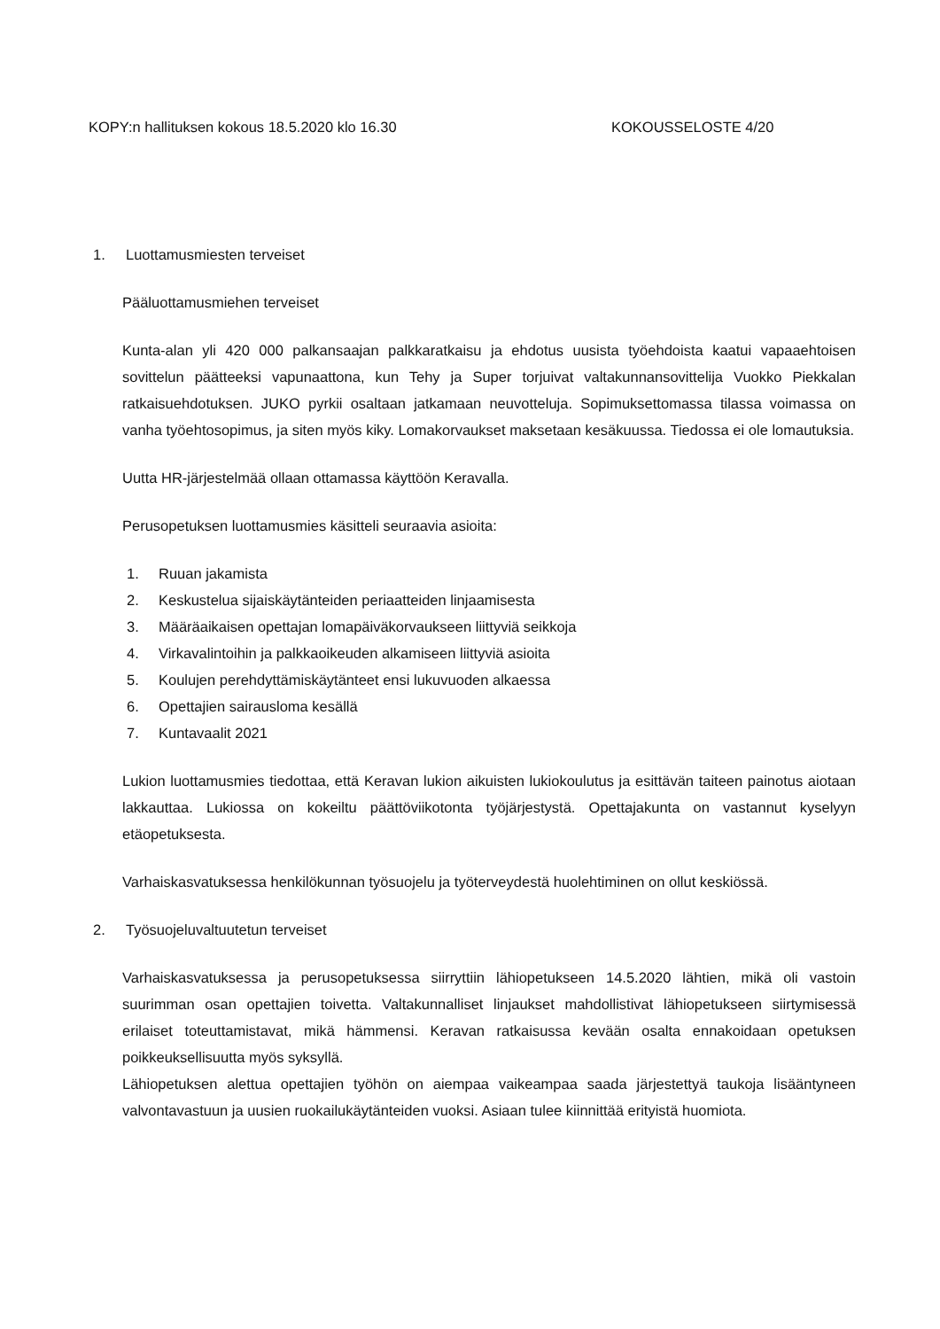KOPY:n hallituksen kokous 18.5.2020 klo 16.30 KOKOUSSELOSTE 4/20
1. Luottamusmiesten terveiset
Pääluottamusmiehen terveiset
Kunta-alan yli 420 000 palkansaajan palkkaratkaisu ja ehdotus uusista työehdoista kaatui vapaaehtoisen sovittelun päätteeksi vapunaattona, kun Tehy ja Super torjuivat valtakunnansovittelija Vuokko Piekkalan ratkaisuehdotuksen. JUKO pyrkii osaltaan jatkamaan neuvotteluja. Sopimuksettomassa tilassa voimassa on vanha työehtosopimus, ja siten myös kiky. Lomakorvaukset maksetaan kesäkuussa. Tiedossa ei ole lomautuksia.
Uutta HR-järjestelmää ollaan ottamassa käyttöön Keravalla.
Perusopetuksen luottamusmies käsitteli seuraavia asioita:
1. Ruuan jakamista
2. Keskustelua sijaiskäytänteiden periaatteiden linjaamisesta
3. Määräaikaisen opettajan lomapäiväkorvaukseen liittyviä seikkoja
4. Virkavalintoihin ja palkkaoikeuden alkamiseen liittyviä asioita
5. Koulujen perehdyttämiskäytänteet ensi lukuvuoden alkaessa
6. Opettajien sairausloma kesällä
7. Kuntavaalit 2021
Lukion luottamusmies tiedottaa, että Keravan lukion aikuisten lukiokoulutus ja esittävän taiteen painotus aiotaan lakkauttaa. Lukiossa on kokeiltu päättöviikotonta työjärjestystä. Opettajakunta on vastannut kyselyyn etäopetuksesta.
Varhaiskasvatuksessa henkilökunnan työsuojelu ja työterveydestä huolehtiminen on ollut keskiössä.
2. Työsuojeluvaltuutetun terveiset
Varhaiskasvatuksessa ja perusopetuksessa siirryttiin lähiopetukseen 14.5.2020 lähtien, mikä oli vastoin suurimman osan opettajien toivetta. Valtakunnalliset linjaukset mahdollistivat lähiopetukseen siirtymisessä erilaiset toteuttamistavat, mikä hämmensi. Keravan ratkaisussa kevään osalta ennakoidaan opetuksen poikkeuksellisuutta myös syksyllä.
Lähiopetuksen alettua opettajien työhön on aiempaa vaikeampaa saada järjestettyä taukoja lisääntyneen valvontavastuun ja uusien ruokailukäytänteiden vuoksi. Asiaan tulee kiinnittää erityistä huomiota.